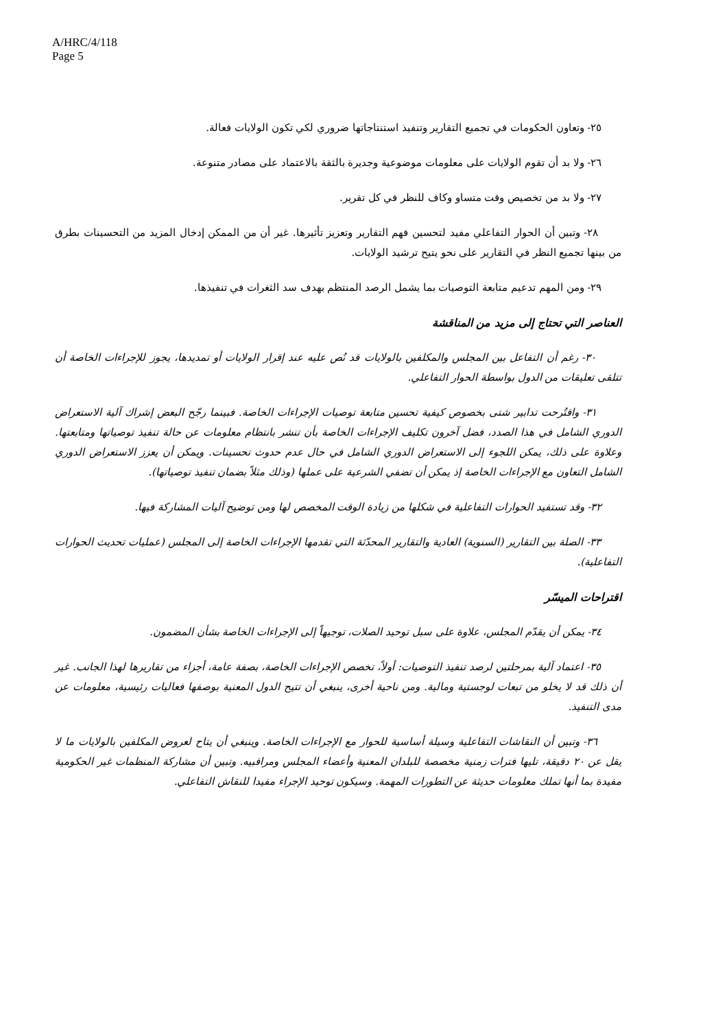A/HRC/4/118
Page 5
٢٥- وتعاون الحكومات في تجميع التقارير وتنفيذ استنتاجاتها ضروري لكي تكون الولايات فعالة.
٢٦- ولا بد أن تقوم الولايات على معلومات موضوعية وجديرة بالثقة بالاعتماد على مصادر متنوعة.
٢٧- ولا بد من تخصيص وقت متساو وكاف للنظر في كل تقرير.
٢٨- وتبين أن الحوار التفاعلي مفيد لتحسين فهم التقارير وتعزيز تأثيرها. غير أن من الممكن إدخال المزيد من التحسينات بطرق من بينها تجميع النظر في التقارير على نحو يتيح ترشيد الولايات.
٢٩- ومن المهم تدعيم متابعة التوصيات بما يشمل الرصد المنتظم بهدف سد الثغرات في تنفيذها.
العناصر التي تحتاج إلى مزيد من المناقشة
٣٠- رغم أن التفاعل بين المجلس والمكلفين بالولايات قد نُص عليه عند إقرار الولايات أو تمديدها، يجوز للإجراءات الخاصة أن تتلقى تعليقات من الدول بواسطة الحوار التفاعلي.
٣١- واقتُرحت تدابير شتى بخصوص كيفية تحسين متابعة توصيات الإجراءات الخاصة. فبينما رجّح البعض إشراك آلية الاستعراض الدوري الشامل في هذا الصدد، فضل آخرون تكليف الإجراءات الخاصة بأن تنشر بانتظام معلومات عن حالة تنفيذ توصياتها ومتابعتها. وعلاوة على ذلك، يمكن اللجوء إلى الاستعراض الدوري الشامل في حال عدم حدوث تحسينات. ويمكن أن يعزز الاستعراض الدوري الشامل التعاون مع الإجراءات الخاصة إذ يمكن أن تضفي الشرعية على عملها (وذلك مثلاً بضمان تنفيذ توصياتها).
٣٢- وقد تستفيد الحوارات التفاعلية في شكلها من زيادة الوقت المخصص لها ومن توضيح آليات المشاركة فيها.
٣٣- الصلة بين التقارير (السنوية) العادية والتقارير المحدّثة التي تقدمها الإجراءات الخاصة إلى المجلس (عمليات تحديث الحوارات التفاعلية).
اقتراحات الميسّر
٣٤- يمكن أن يقدّم المجلس، علاوة على سبل توحيد الصلات، توجيهاً إلى الإجراءات الخاصة بشأن المضمون.
٣٥- اعتماد آلية بمرحلتين لرصد تنفيذ التوصيات: أولاً، تخصص الإجراءات الخاصة، بصفة عامة، أجزاء من تقاريرها لهذا الجانب. غير أن ذلك قد لا يخلو من تبعات لوجستية ومالية. ومن ناحية أخرى، ينبغي أن تتيح الدول المعنية بوصفها فعاليات رئيسية، معلومات عن مدى التنفيذ.
٣٦- وتبين أن النقاشات التفاعلية وسيلة أساسية للحوار مع الإجراءات الخاصة. وينبغي أن يتاح لعروض المكلفين بالولايات ما لا يقل عن ٢٠ دقيقة، تليها فترات زمنية مخصصة للبلدان المعنية وأعضاء المجلس ومراقبيه. وتبين أن مشاركة المنظمات غير الحكومية مفيدة بما أنها تملك معلومات حديثة عن التطورات المهمة. وسيكون توحيد الإجراء مفيدا للنقاش التفاعلي.